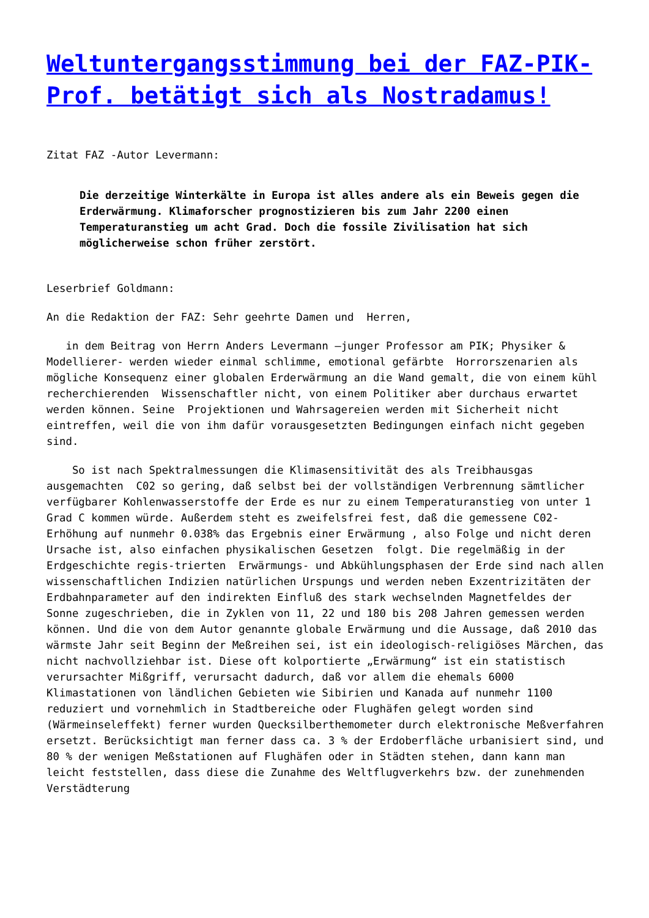Weltuntergangsstimmung bei der FAZ-PIK-Prof. betätigt sich als Nostradamus!
Zitat FAZ -Autor Levermann:
Die derzeitige Winterkälte in Europa ist alles andere als ein Beweis gegen die Erderwärmung. Klimaforscher prognostizieren bis zum Jahr 2200 einen Temperaturanstieg um acht Grad. Doch die fossile Zivilisation hat sich möglicherweise schon früher zerstört.
Leserbrief Goldmann:
An die Redaktion der FAZ: Sehr geehrte Damen und Herren,
in dem Beitrag von Herrn Anders Levermann –junger Professor am PIK; Physiker & Modellierer- werden wieder einmal schlimme, emotional gefärbte Horrorszenarien als mögliche Konsequenz einer globalen Erderwärmung an die Wand gemalt, die von einem kühl recherchierenden Wissenschaftler nicht, von einem Politiker aber durchaus erwartet werden können. Seine Projektionen und Wahrsagereien werden mit Sicherheit nicht eintreffen, weil die von ihm dafür vorausgesetzten Bedingungen einfach nicht gegeben sind.
So ist nach Spektralmessungen die Klimasensitivität des als Treibhausgas ausgemachten C02 so gering, daß selbst bei der vollständigen Verbrennung sämtlicher verfügbarer Kohlenwasserstoffe der Erde es nur zu einem Temperaturanstieg von unter 1 Grad C kommen würde. Außerdem steht es zweifelsfrei fest, daß die gemessene C02-Erhöhung auf nunmehr 0.038% das Ergebnis einer Erwärmung , also Folge und nicht deren Ursache ist, also einfachen physikalischen Gesetzen folgt. Die regelmäßig in der Erdgeschichte regis-trierten Erwärmungs- und Abkühlungsphasen der Erde sind nach allen wissenschaftlichen Indizien natürlichen Urspungs und werden neben Exzentrizitäten der Erdbahnparameter auf den indirekten Einfluß des stark wechselnden Magnetfeldes der Sonne zugeschrieben, die in Zyklen von 11, 22 und 180 bis 208 Jahren gemessen werden können. Und die von dem Autor genannte globale Erwärmung und die Aussage, daß 2010 das wärmste Jahr seit Beginn der Meßreihen sei, ist ein ideologisch-religiöses Märchen, das nicht nachvollziehbar ist. Diese oft kolportierte „Erwärmung“ ist ein statistisch verursachter Mißgriff, verursacht dadurch, daß vor allem die ehemals 6000 Klimastationen von ländlichen Gebieten wie Sibirien und Kanada auf nunmehr 1100 reduziert und vornehmlich in Stadtbereiche oder Flughäfen gelegt worden sind (Wärmeinseleffekt) ferner wurden Quecksilberthemometer durch elektronische Meßverfahren ersetzt. Berücksichtigt man ferner dass ca. 3 % der Erdoberfläche urbanisiert sind, und 80 % der wenigen Meßstationen auf Flughäfen oder in Städten stehen, dann kann man leicht feststellen, dass diese die Zunahme des Weltflugverkehrs bzw. der zunehmenden Verstädterung